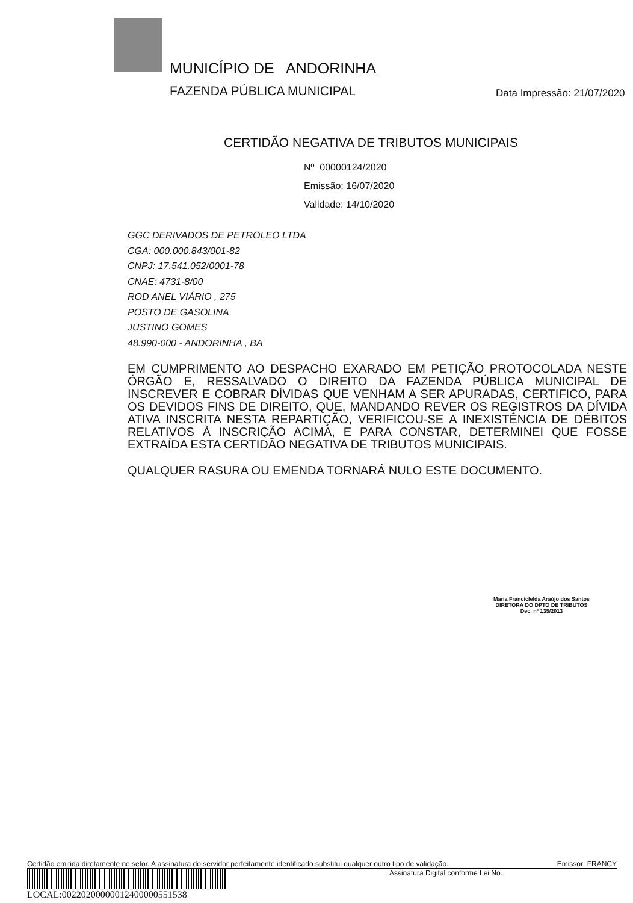MUNICÍPIO DE ANDORINHA
FAZENDA PÚBLICA MUNICIPAL
Data Impressão: 21/07/2020
CERTIDÃO NEGATIVA DE TRIBUTOS MUNICIPAIS
Nº 00000124/2020
Emissão: 16/07/2020
Validade: 14/10/2020
GGC DERIVADOS DE PETROLEO LTDA
CGA: 000.000.843/001-82
CNPJ: 17.541.052/0001-78
CNAE: 4731-8/00
ROD ANEL VIÁRIO , 275
POSTO DE GASOLINA
JUSTINO GOMES
48.990-000 - ANDORINHA , BA
EM CUMPRIMENTO AO DESPACHO EXARADO EM PETIÇÃO PROTOCOLADA NESTE ÓRGÃO E, RESSALVADO O DIREITO DA FAZENDA PÚBLICA MUNICIPAL DE INSCREVER E COBRAR DÍVIDAS QUE VENHAM A SER APURADAS, CERTIFICO, PARA OS DEVIDOS FINS DE DIREITO, QUE, MANDANDO REVER OS REGISTROS DA DÍVIDA ATIVA INSCRITA NESTA REPARTIÇÃO, VERIFICOU-SE A INEXISTÊNCIA DE DÉBITOS RELATIVOS À INSCRIÇÃO ACIMA, E PARA CONSTAR, DETERMINEI QUE FOSSE EXTRAÍDA ESTA CERTIDÃO NEGATIVA DE TRIBUTOS MUNICIPAIS.
QUALQUER RASURA OU EMENDA TORNARÁ NULO ESTE DOCUMENTO.
Maria Franciclelda Araújo dos Santos
DIRETORA DO DPTO DE TRIBUTOS
Dec. nº 135/2013
Certidão emitida diretamente no setor. A assinatura do servidor perfeitamente identificado substitui qualquer outro tipo de validação. Emissor: FRANCY
Assinatura Digital conforme Lei No.
LOCAL:00220200000012400000551538